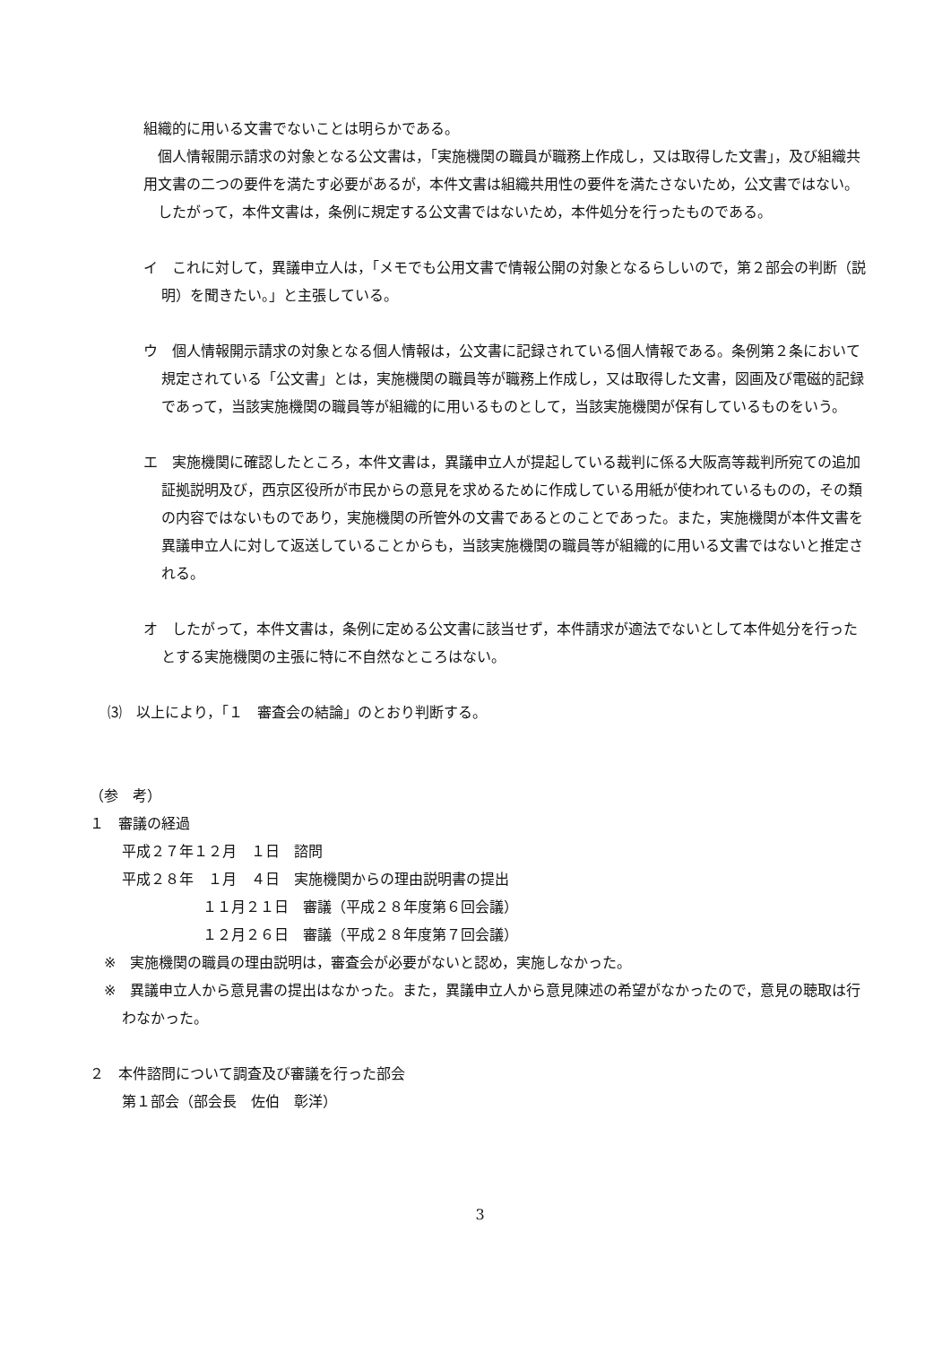組織的に用いる文書でないことは明らかである。
　個人情報開示請求の対象となる公文書は，「実施機関の職員が職務上作成し，又は取得した文書」，及び組織共用文書の二つの要件を満たす必要があるが，本件文書は組織共用性の要件を満たさないため，公文書ではない。
　したがって，本件文書は，条例に規定する公文書ではないため，本件処分を行ったものである。
イ　これに対して，異議申立人は，「メモでも公用文書で情報公開の対象となるらしいので，第２部会の判断（説明）を聞きたい。」と主張している。
ウ　個人情報開示請求の対象となる個人情報は，公文書に記録されている個人情報である。条例第２条において規定されている「公文書」とは，実施機関の職員等が職務上作成し，又は取得した文書，図画及び電磁的記録であって，当該実施機関の職員等が組織的に用いるものとして，当該実施機関が保有しているものをいう。
エ　実施機関に確認したところ，本件文書は，異議申立人が提起している裁判に係る大阪高等裁判所宛ての追加証拠説明及び，西京区役所が市民からの意見を求めるために作成している用紙が使われているものの，その類の内容ではないものであり，実施機関の所管外の文書であるとのことであった。また，実施機関が本件文書を異議申立人に対して返送していることからも，当該実施機関の職員等が組織的に用いる文書ではないと推定される。
オ　したがって，本件文書は，条例に定める公文書に該当せず，本件請求が適法でないとして本件処分を行ったとする実施機関の主張に特に不自然なところはない。
⑶　以上により，「１　審査会の結論」のとおり判断する。
（参　考）
１　審議の経過
平成２７年１２月　１日　諮問
平成２８年　１月　４日　実施機関からの理由説明書の提出
１１月２１日　審議（平成２８年度第６回会議）
１２月２６日　審議（平成２８年度第７回会議）
※　実施機関の職員の理由説明は，審査会が必要がないと認め，実施しなかった。
※　異議申立人から意見書の提出はなかった。また，異議申立人から意見陳述の希望がなかったので，意見の聴取は行わなかった。
２　本件諮問について調査及び審議を行った部会
第１部会（部会長　佐伯　彰洋）
3